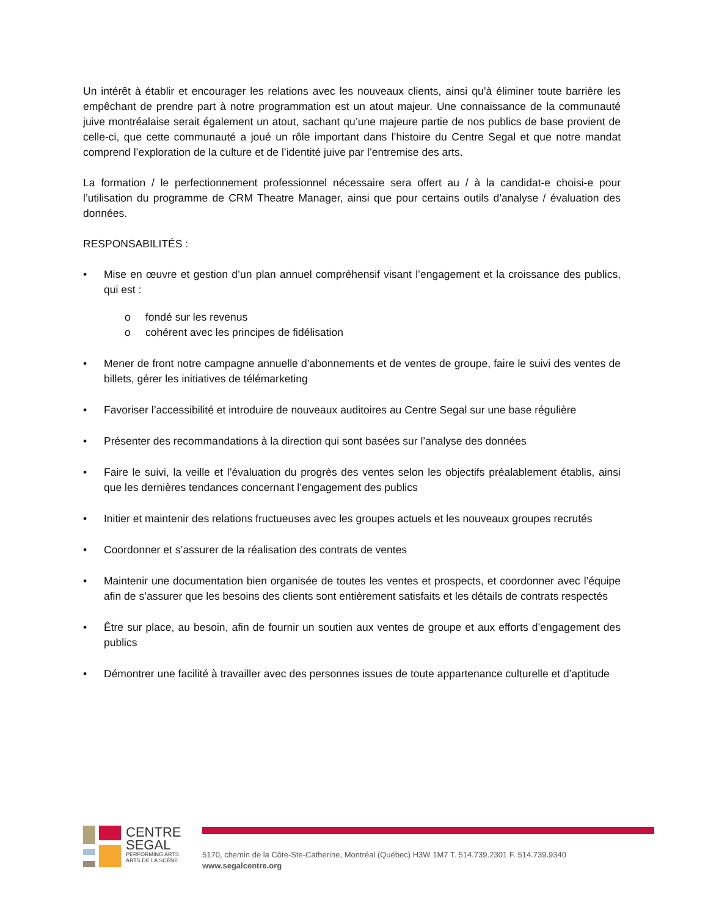Un intérêt à établir et encourager les relations avec les nouveaux clients, ainsi qu’à éliminer toute barrière les empêchant de prendre part à notre programmation est un atout majeur. Une connaissance de la communauté juive montréalaise serait également un atout, sachant qu’une majeure partie de nos publics de base provient de celle-ci, que cette communauté a joué un rôle important dans l’histoire du Centre Segal et que notre mandat comprend l’exploration de la culture et de l’identité juive par l’entremise des arts.
La formation / le perfectionnement professionnel nécessaire sera offert au / à la candidat-e choisi-e pour l’utilisation du programme de CRM Theatre Manager, ainsi que pour certains outils d’analyse / évaluation des données.
RESPONSABILITÉS :
• Mise en œuvre et gestion d’un plan annuel compréhensif visant l’engagement et la croissance des publics, qui est :
o fondé sur les revenus
o cohérent avec les principes de fidélisation
• Mener de front notre campagne annuelle d’abonnements et de ventes de groupe, faire le suivi des ventes de billets, gérer les initiatives de télémarketing
• Favoriser l’accessibilité et introduire de nouveaux auditoires au Centre Segal sur une base régulière
• Présenter des recommandations à la direction qui sont basées sur l’analyse des données
• Faire le suivi, la veille et l’évaluation du progrès des ventes selon les objectifs préalablement établis, ainsi que les dernières tendances concernant l’engagement des publics
• Initier et maintenir des relations fructueuses avec les groupes actuels et les nouveaux groupes recrutés
• Coordonner et s’assurer de la réalisation des contrats de ventes
• Maintenir une documentation bien organisée de toutes les ventes et prospects, et coordonner avec l’équipe afin de s’assurer que les besoins des clients sont entièrement satisfaits et les détails de contrats respectés
• Être sur place, au besoin, afin de fournir un soutien aux ventes de groupe et aux efforts d’engagement des publics
• Démontrer une facilité à travailler avec des personnes issues de toute appartenance culturelle et d’aptitude
CENTRE
SEGAL
PERFORMING ARTS
ARTS DE LA SCÈNE
5170, chemin de la Côte-Ste-Catherine, Montréal (Québec) H3W 1M7 T. 514.739.2301 F. 514.739.9340
www.segalcentre.org